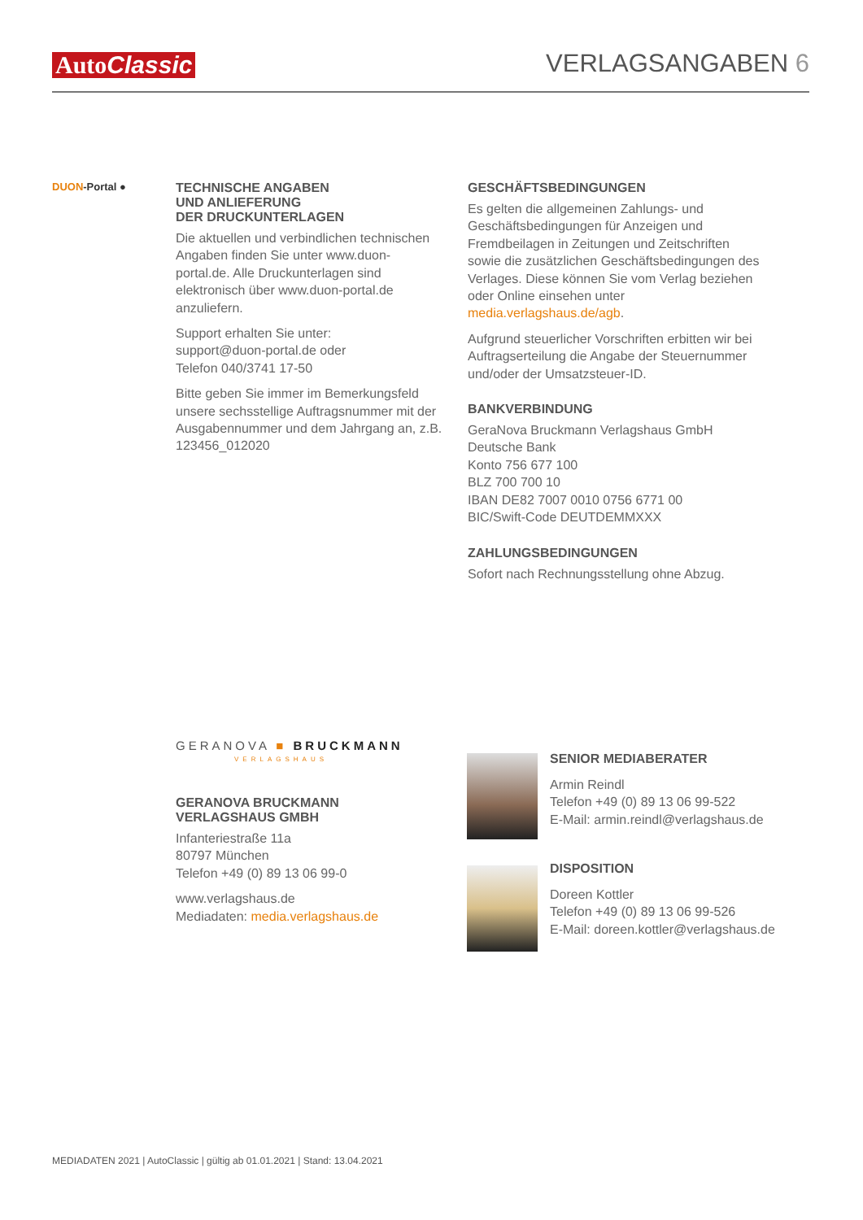AutoClassic
VERLAGSANGABEN 6
DUON-Portal ●
TECHNISCHE ANGABEN
UND ANLIEFERUNG
DER DRUCKUNTERLAGEN
Die aktuellen und verbindlichen technischen Angaben finden Sie unter www.duon-portal.de. Alle Druckunterlagen sind elektronisch über www.duon-portal.de anzuliefern.
Support erhalten Sie unter:
support@duon-portal.de oder
Telefon 040/3741 17-50
Bitte geben Sie immer im Bemerkungsfeld unsere sechsstellige Auftragsnummer mit der Ausgabennummer und dem Jahrgang an, z.B. 123456_012020
GESCHÄFTSBEDINGUNGEN
Es gelten die allgemeinen Zahlungs- und Geschäftsbedingungen für Anzeigen und Fremdbeilagen in Zeitungen und Zeitschriften sowie die zusätzlichen Geschäftsbedingungen des Verlages. Diese können Sie vom Verlag beziehen oder Online einsehen unter media.verlagshaus.de/agb.
Aufgrund steuerlicher Vorschriften erbitten wir bei Auftragserteilung die Angabe der Steuernummer und/oder der Umsatzsteuer-ID.
BANKVERBINDUNG
GeraNova Bruckmann Verlagshaus GmbH
Deutsche Bank
Konto 756 677 100
BLZ 700 700 10
IBAN DE82 7007 0010 0756 6771 00
BIC/Swift-Code DEUTDEMMXXX
ZAHLUNGSBEDINGUNGEN
Sofort nach Rechnungsstellung ohne Abzug.
GERANOVA ■ BRUCKMANN
VERLAGSHAUS
GERANOVA BRUCKMANN
VERLAGSHAUS GMBH
Infanteriestraße 11a
80797 München
Telefon +49 (0) 89 13 06 99-0
www.verlagshaus.de
Mediadaten: media.verlagshaus.de
SENIOR MEDIABERATER
Armin Reindl
Telefon +49 (0) 89 13 06 99-522
E-Mail: armin.reindl@verlagshaus.de
DISPOSITION
Doreen Kottler
Telefon +49 (0) 89 13 06 99-526
E-Mail: doreen.kottler@verlagshaus.de
MEDIADATEN 2021 | AutoClassic | gültig ab 01.01.2021 | Stand: 13.04.2021